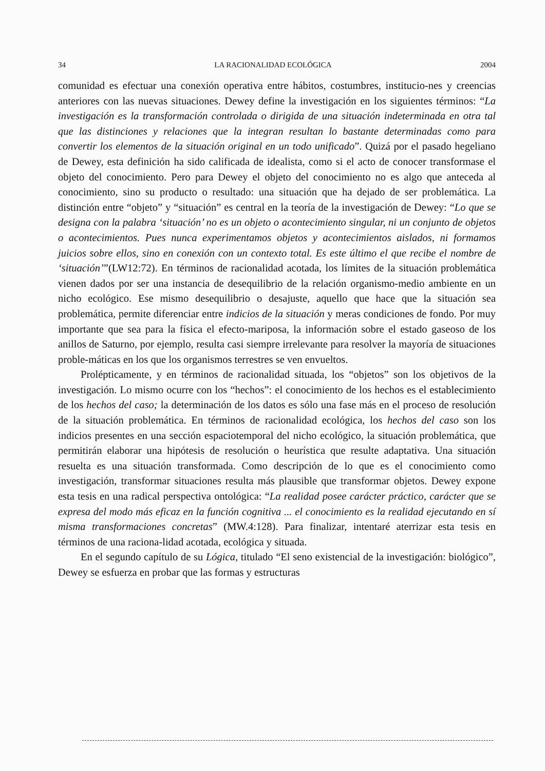34 LA RACIONALIDAD ECOLÓGICA 2004
comunidad es efectuar una conexión operativa entre hábitos, costumbres, institucio-nes y creencias anteriores con las nuevas situaciones. Dewey define la investigación en los siguientes términos: “La investigación es la transformación controlada o dirigida de una situación indeterminada en otra tal que las distinciones y relaciones que la integran resultan lo bastante determinadas como para convertir los elementos de la situación original en un todo unificado”. Quizá por el pasado hegeliano de Dewey, esta definición ha sido calificada de idealista, como si el acto de conocer transformase el objeto del conocimiento. Pero para Dewey el objeto del conocimiento no es algo que anteceda al conocimiento, sino su producto o resultado: una situación que ha dejado de ser problemática. La distinción entre “objeto” y “situación” es central en la teoría de la investigación de Dewey: “Lo que se designa con la palabra ‘situación’ no es un objeto o acontecimiento singular, ni un conjunto de objetos o acontecimientos. Pues nunca experimentamos objetos y acontecimientos aislados, ni formamos juicios sobre ellos, sino en conexión con un contexto total. Es este último el que recibe el nombre de ‘situación’”(LW12:72). En términos de racionalidad acotada, los límites de la situación problemática vienen dados por ser una instancia de desequilibrio de la relación organismo-medio ambiente en un nicho ecológico. Ese mismo desequilibrio o desajuste, aquello que hace que la situación sea problemática, permite diferenciar entre indicios de la situación y meras condiciones de fondo. Por muy importante que sea para la física el efecto-mariposa, la información sobre el estado gaseoso de los anillos de Saturno, por ejemplo, resulta casi siempre irrelevante para resolver la mayoría de situaciones proble-máticas en los que los organismos terrestres se ven envueltos.
Prolépticamente, y en términos de racionalidad situada, los “objetos” son los objetivos de la investigación. Lo mismo ocurre con los “hechos”: el conocimiento de los hechos es el establecimiento de los hechos del caso; la determinación de los datos es sólo una fase más en el proceso de resolución de la situación problemática. En términos de racionalidad ecológica, los hechos del caso son los indicios presentes en una sección espaciotemporal del nicho ecológico, la situación problemática, que permitirán elaborar una hipótesis de resolución o heurística que resulte adaptativa. Una situación resuelta es una situación transformada. Como descripción de lo que es el conocimiento como investigación, transformar situaciones resulta más plausible que transformar objetos. Dewey expone esta tesis en una radical perspectiva ontológica: “La realidad posee carácter práctico, carácter que se expresa del modo más eficaz en la función cognitiva ... el conocimiento es la realidad ejecutando en sí misma transformaciones concretas” (MW.4:128). Para finalizar, intentaré aterrizar esta tesis en términos de una raciona-lidad acotada, ecológica y situada.
En el segundo capítulo de su Lógica, titulado “El seno existencial de la investigación: biológico”, Dewey se esfuerza en probar que las formas y estructuras